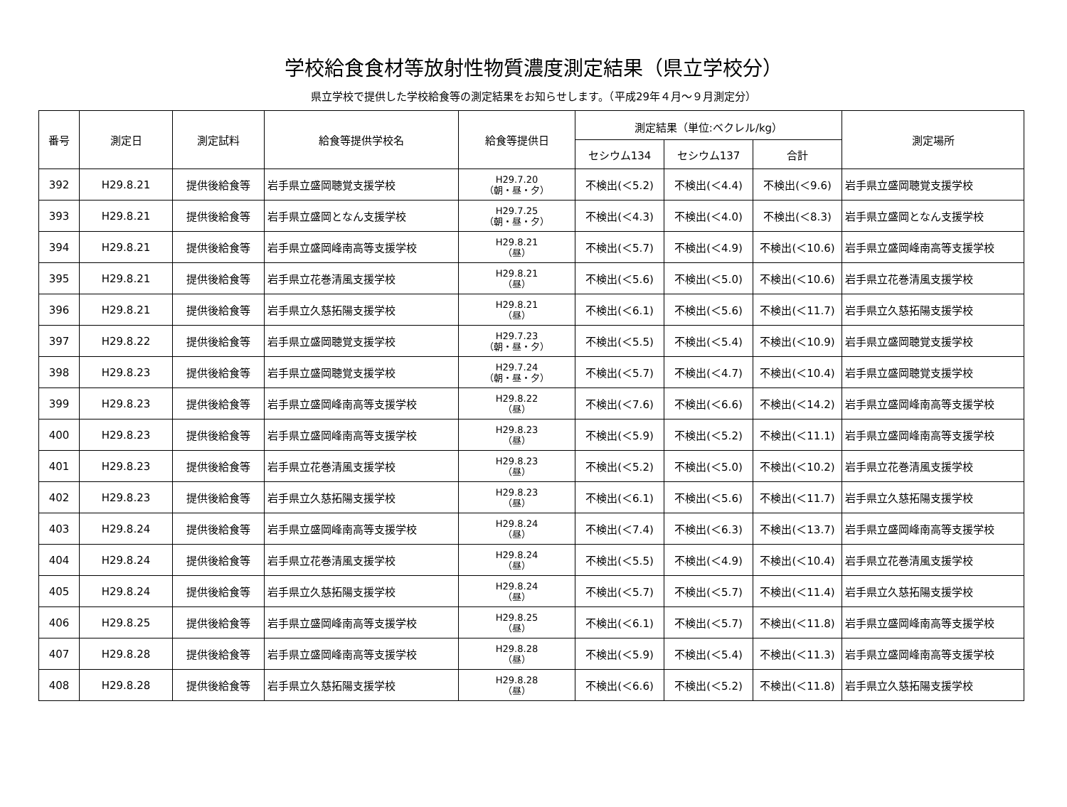学校給食食材等放射性物質濃度測定結果（県立学校分）
県立学校で提供した学校給食等の測定結果をお知らせします。（平成29年４月～９月測定分）
| 番号 | 測定日 | 測定試料 | 給食等提供学校名 | 給食等提供日 | 測定結果（単位:ベクレル/kg） | | | 測定場所 |
| --- | --- | --- | --- | --- | --- | --- | --- | --- |
| | | | | | セシウム134 | セシウム137 | 合計 | |
| 392 | H29.8.21 | 提供後給食等 | 岩手県立盛岡聴覚支援学校 | H29.7.20 （朝・昼・夕） | 不検出(＜5.2) | 不検出(＜4.4) | 不検出(＜9.6) | 岩手県立盛岡聴覚支援学校 |
| 393 | H29.8.21 | 提供後給食等 | 岩手県立盛岡となん支援学校 | H29.7.25 （朝・昼・夕） | 不検出(＜4.3) | 不検出(＜4.0) | 不検出(＜8.3) | 岩手県立盛岡となん支援学校 |
| 394 | H29.8.21 | 提供後給食等 | 岩手県立盛岡峰南高等支援学校 | H29.8.21 （昼） | 不検出(＜5.7) | 不検出(＜4.9) | 不検出(＜10.6) | 岩手県立盛岡峰南高等支援学校 |
| 395 | H29.8.21 | 提供後給食等 | 岩手県立花巻清風支援学校 | H29.8.21 （昼） | 不検出(＜5.6) | 不検出(＜5.0) | 不検出(＜10.6) | 岩手県立花巻清風支援学校 |
| 396 | H29.8.21 | 提供後給食等 | 岩手県立久慈拓陽支援学校 | H29.8.21 （昼） | 不検出(＜6.1) | 不検出(＜5.6) | 不検出(＜11.7) | 岩手県立久慈拓陽支援学校 |
| 397 | H29.8.22 | 提供後給食等 | 岩手県立盛岡聴覚支援学校 | H29.7.23 （朝・昼・夕） | 不検出(＜5.5) | 不検出(＜5.4) | 不検出(＜10.9) | 岩手県立盛岡聴覚支援学校 |
| 398 | H29.8.23 | 提供後給食等 | 岩手県立盛岡聴覚支援学校 | H29.7.24 （朝・昼・夕） | 不検出(＜5.7) | 不検出(＜4.7) | 不検出(＜10.4) | 岩手県立盛岡聴覚支援学校 |
| 399 | H29.8.23 | 提供後給食等 | 岩手県立盛岡峰南高等支援学校 | H29.8.22 （昼） | 不検出(＜7.6) | 不検出(＜6.6) | 不検出(＜14.2) | 岩手県立盛岡峰南高等支援学校 |
| 400 | H29.8.23 | 提供後給食等 | 岩手県立盛岡峰南高等支援学校 | H29.8.23 （昼） | 不検出(＜5.9) | 不検出(＜5.2) | 不検出(＜11.1) | 岩手県立盛岡峰南高等支援学校 |
| 401 | H29.8.23 | 提供後給食等 | 岩手県立花巻清風支援学校 | H29.8.23 （昼） | 不検出(＜5.2) | 不検出(＜5.0) | 不検出(＜10.2) | 岩手県立花巻清風支援学校 |
| 402 | H29.8.23 | 提供後給食等 | 岩手県立久慈拓陽支援学校 | H29.8.23 （昼） | 不検出(＜6.1) | 不検出(＜5.6) | 不検出(＜11.7) | 岩手県立久慈拓陽支援学校 |
| 403 | H29.8.24 | 提供後給食等 | 岩手県立盛岡峰南高等支援学校 | H29.8.24 （昼） | 不検出(＜7.4) | 不検出(＜6.3) | 不検出(＜13.7) | 岩手県立盛岡峰南高等支援学校 |
| 404 | H29.8.24 | 提供後給食等 | 岩手県立花巻清風支援学校 | H29.8.24 （昼） | 不検出(＜5.5) | 不検出(＜4.9) | 不検出(＜10.4) | 岩手県立花巻清風支援学校 |
| 405 | H29.8.24 | 提供後給食等 | 岩手県立久慈拓陽支援学校 | H29.8.24 （昼） | 不検出(＜5.7) | 不検出(＜5.7) | 不検出(＜11.4) | 岩手県立久慈拓陽支援学校 |
| 406 | H29.8.25 | 提供後給食等 | 岩手県立盛岡峰南高等支援学校 | H29.8.25 （昼） | 不検出(＜6.1) | 不検出(＜5.7) | 不検出(＜11.8) | 岩手県立盛岡峰南高等支援学校 |
| 407 | H29.8.28 | 提供後給食等 | 岩手県立盛岡峰南高等支援学校 | H29.8.28 （昼） | 不検出(＜5.9) | 不検出(＜5.4) | 不検出(＜11.3) | 岩手県立盛岡峰南高等支援学校 |
| 408 | H29.8.28 | 提供後給食等 | 岩手県立久慈拓陽支援学校 | H29.8.28 （昼） | 不検出(＜6.6) | 不検出(＜5.2) | 不検出(＜11.8) | 岩手県立久慈拓陽支援学校 |